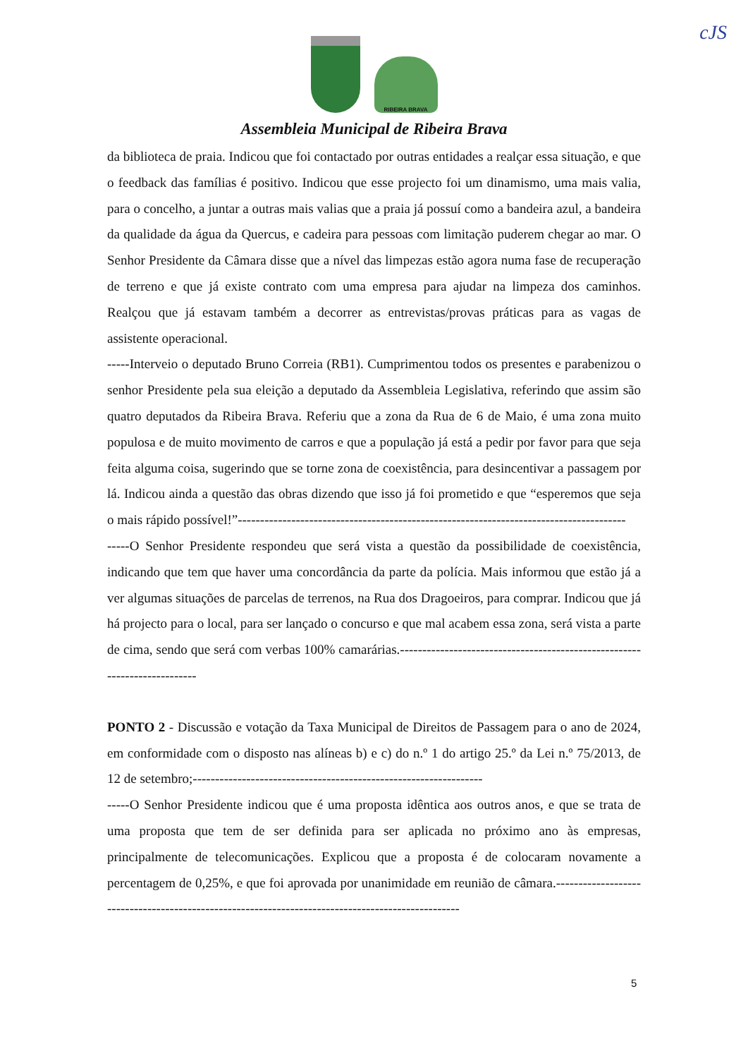cJS
RIBEIRA BRAVA
Assembleia Municipal de Ribeira Brava
da biblioteca de praia. Indicou que foi contactado por outras entidades a realçar essa situação, e que o feedback das famílias é positivo. Indicou que esse projecto foi um dinamismo, uma mais valia, para o concelho, a juntar a outras mais valias que a praia já possuí como a bandeira azul, a bandeira da qualidade da água da Quercus, e cadeira para pessoas com limitação puderem chegar ao mar. O Senhor Presidente da Câmara disse que a nível das limpezas estão agora numa fase de recuperação de terreno e que já existe contrato com uma empresa para ajudar na limpeza dos caminhos. Realçou que já estavam também a decorrer as entrevistas/provas práticas para as vagas de assistente operacional.
-----Interveio o deputado Bruno Correia (RB1). Cumprimentou todos os presentes e parabenizou o senhor Presidente pela sua eleição a deputado da Assembleia Legislativa, referindo que assim são quatro deputados da Ribeira Brava. Referiu que a zona da Rua de 6 de Maio, é uma zona muito populosa e de muito movimento de carros e que a população já está a pedir por favor para que seja feita alguma coisa, sugerindo que se torne zona de coexistência, para desincentivar a passagem por lá. Indicou ainda a questão das obras dizendo que isso já foi prometido e que “esperemos que seja o mais rápido possível!”---------------------------------------------------------------------------------------
-----O Senhor Presidente respondeu que será vista a questão da possibilidade de coexistência, indicando que tem que haver uma concordância da parte da polícia. Mais informou que estão já a ver algumas situações de parcelas de terrenos, na Rua dos Dragoeiros, para comprar. Indicou que já há projecto para o local, para ser lançado o concurso e que mal acabem essa zona, será vista a parte de cima, sendo que será com verbas 100% camarárias.--------------------------------------------------------------------------
PONTO 2 - Discussão e votação da Taxa Municipal de Direitos de Passagem para o ano de 2024, em conformidade com o disposto nas alíneas b) e c) do n.º 1 do artigo 25.º da Lei n.º 75/2013, de 12 de setembro;-----------------------------------------------------------------
-----O Senhor Presidente indicou que é uma proposta idêntica aos outros anos, e que se trata de uma proposta que tem de ser definida para ser aplicada no próximo ano às empresas, principalmente de telecomunicações. Explicou que a proposta é de colocaram novamente a percentagem de 0,25%, e que foi aprovada por unanimidade em reunião de câmara.--------------------------------------------------------------------------------------------------
5